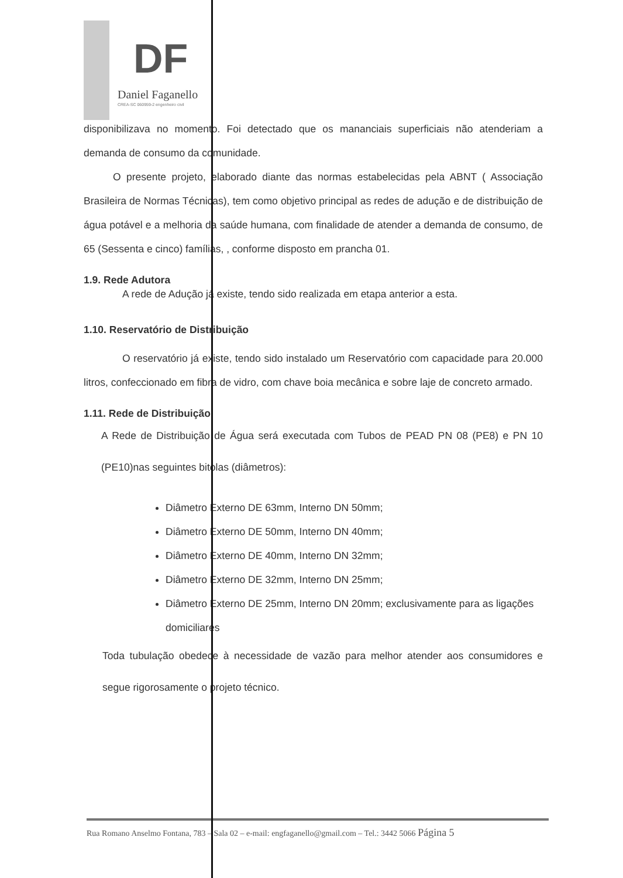DF
Daniel Faganello
CREA-SC 060959-2 engenheiro civil
disponibilizava no momento. Foi detectado que os mananciais superficiais não atenderiam a demanda de consumo da comunidade.
O presente projeto, elaborado diante das normas estabelecidas pela ABNT ( Associação Brasileira de Normas Técnicas), tem como objetivo principal as redes de adução e de distribuição de água potável e a melhoria da saúde humana, com finalidade de atender a demanda de consumo, de 65 (Sessenta e cinco) famílias, , conforme disposto em prancha 01.
1.9. Rede Adutora
A rede de Adução já existe, tendo sido realizada em etapa anterior a esta.
1.10. Reservatório de Distribuição
O reservatório já existe, tendo sido instalado um Reservatório com capacidade para 20.000 litros, confeccionado em fibra de vidro, com chave boia mecânica e sobre laje de concreto armado.
1.11. Rede de Distribuição
A Rede de Distribuição de Água será executada com Tubos de PEAD PN 08 (PE8) e PN 10 (PE10)nas seguintes bitolas (diâmetros):
Diâmetro Externo DE 63mm, Interno DN 50mm;
Diâmetro Externo DE 50mm, Interno DN 40mm;
Diâmetro Externo DE 40mm, Interno DN 32mm;
Diâmetro Externo DE 32mm, Interno DN 25mm;
Diâmetro Externo DE 25mm, Interno DN 20mm; exclusivamente para as ligações domiciliares
Toda tubulação obedece à necessidade de vazão para melhor atender aos consumidores e segue rigorosamente o projeto técnico.
Rua Romano Anselmo Fontana, 783 – Sala 02 – e-mail: engfaganello@gmail.com – Tel.: 3442 5066 Página 5